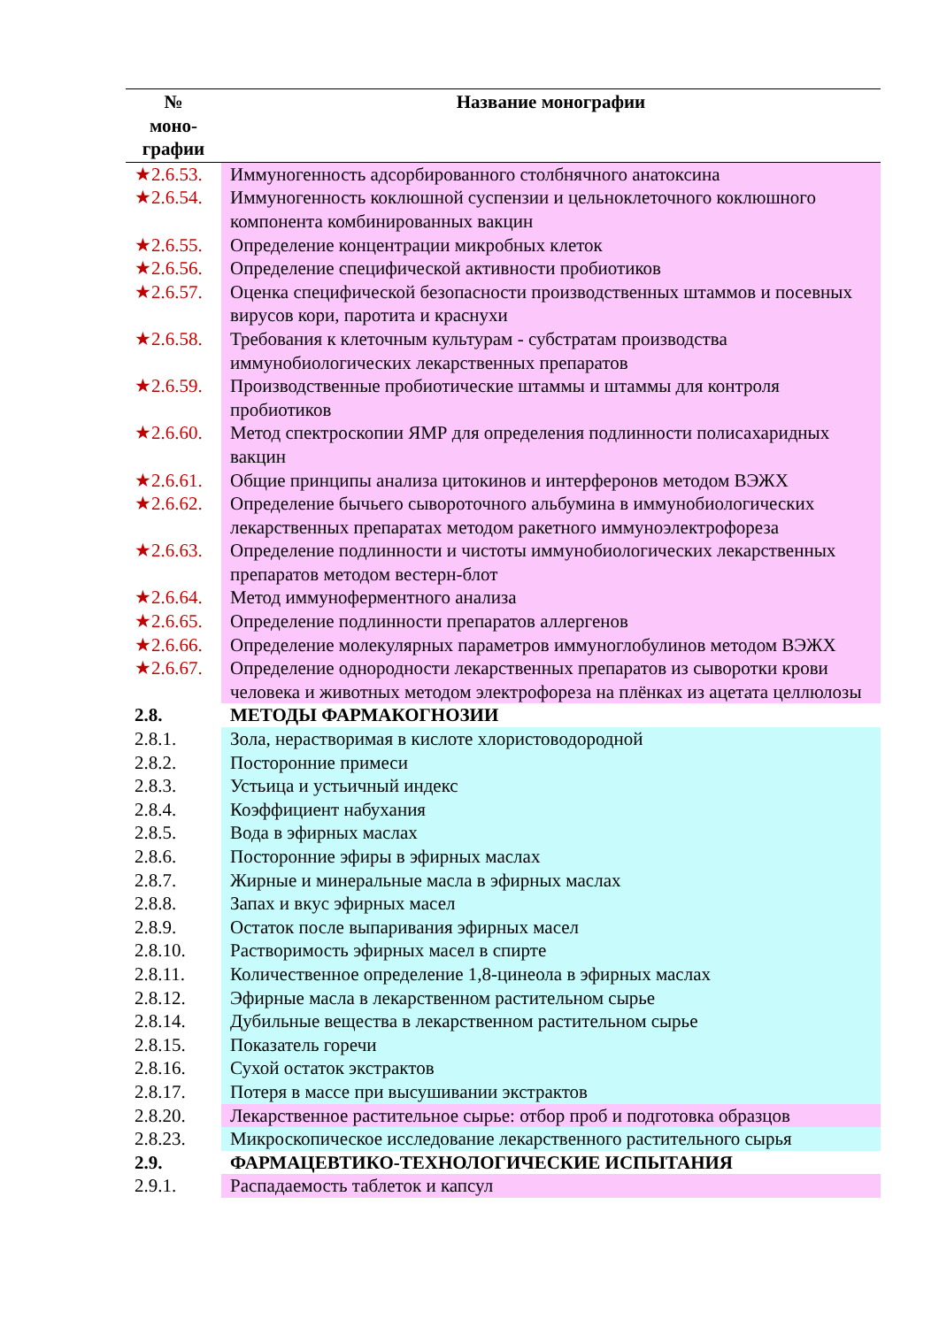| № моно- графии | Название монографии |
| --- | --- |
| ★2.6.53. | Иммуногенность адсорбированного столбнячного анатоксина |
| ★2.6.54. | Иммуногенность коклюшной суспензии и цельноклеточного коклюшного компонента комбинированных вакцин |
| ★2.6.55. | Определение концентрации микробных клеток |
| ★2.6.56. | Определение специфической активности пробиотиков |
| ★2.6.57. | Оценка специфической безопасности производственных штаммов и посевных вирусов кори, паротита и краснухи |
| ★2.6.58. | Требования к клеточным культурам - субстратам производства иммунобиологических лекарственных препаратов |
| ★2.6.59. | Производственные пробиотические штаммы и штаммы для контроля пробиотиков |
| ★2.6.60. | Метод спектроскопии ЯМР для определения подлинности полисахаридных вакцин |
| ★2.6.61. | Общие принципы анализа цитокинов и интерферонов методом ВЭЖХ |
| ★2.6.62. | Определение бычьего сывороточного альбумина в иммунобиологических лекарственных препаратах методом ракетного иммуноэлектрофореза |
| ★2.6.63. | Определение подлинности и чистоты иммунобиологических лекарственных препаратов методом вестерн-блот |
| ★2.6.64. | Метод иммуноферментного анализа |
| ★2.6.65. | Определение подлинности препаратов аллергенов |
| ★2.6.66. | Определение молекулярных параметров иммуноглобулинов методом ВЭЖХ |
| ★2.6.67. | Определение однородности лекарственных препаратов из сыворотки крови человека и животных методом электрофореза на плёнках из ацетата целлюлозы |
| 2.8. | МЕТОДЫ ФАРМАКОГНОЗИИ |
| 2.8.1. | Зола, нерастворимая в кислоте хлористоводородной |
| 2.8.2. | Посторонние примеси |
| 2.8.3. | Устьица и устьичный индекс |
| 2.8.4. | Коэффициент набухания |
| 2.8.5. | Вода в эфирных маслах |
| 2.8.6. | Посторонние эфиры в эфирных маслах |
| 2.8.7. | Жирные и минеральные масла в эфирных маслах |
| 2.8.8. | Запах и вкус эфирных масел |
| 2.8.9. | Остаток после выпаривания эфирных масел |
| 2.8.10. | Растворимость эфирных масел в спирте |
| 2.8.11. | Количественное определение 1,8-цинеола в эфирных маслах |
| 2.8.12. | Эфирные масла в лекарственном растительном сырье |
| 2.8.14. | Дубильные вещества в лекарственном растительном сырье |
| 2.8.15. | Показатель горечи |
| 2.8.16. | Сухой остаток экстрактов |
| 2.8.17. | Потеря в массе при высушивании экстрактов |
| 2.8.20. | Лекарственное растительное сырье: отбор проб и подготовка образцов |
| 2.8.23. | Микроскопическое исследование лекарственного растительного сырья |
| 2.9. | ФАРМАЦЕВТИКО-ТЕХНОЛОГИЧЕСКИЕ ИСПЫТАНИЯ |
| 2.9.1. | Распадаемость таблеток и капсул |